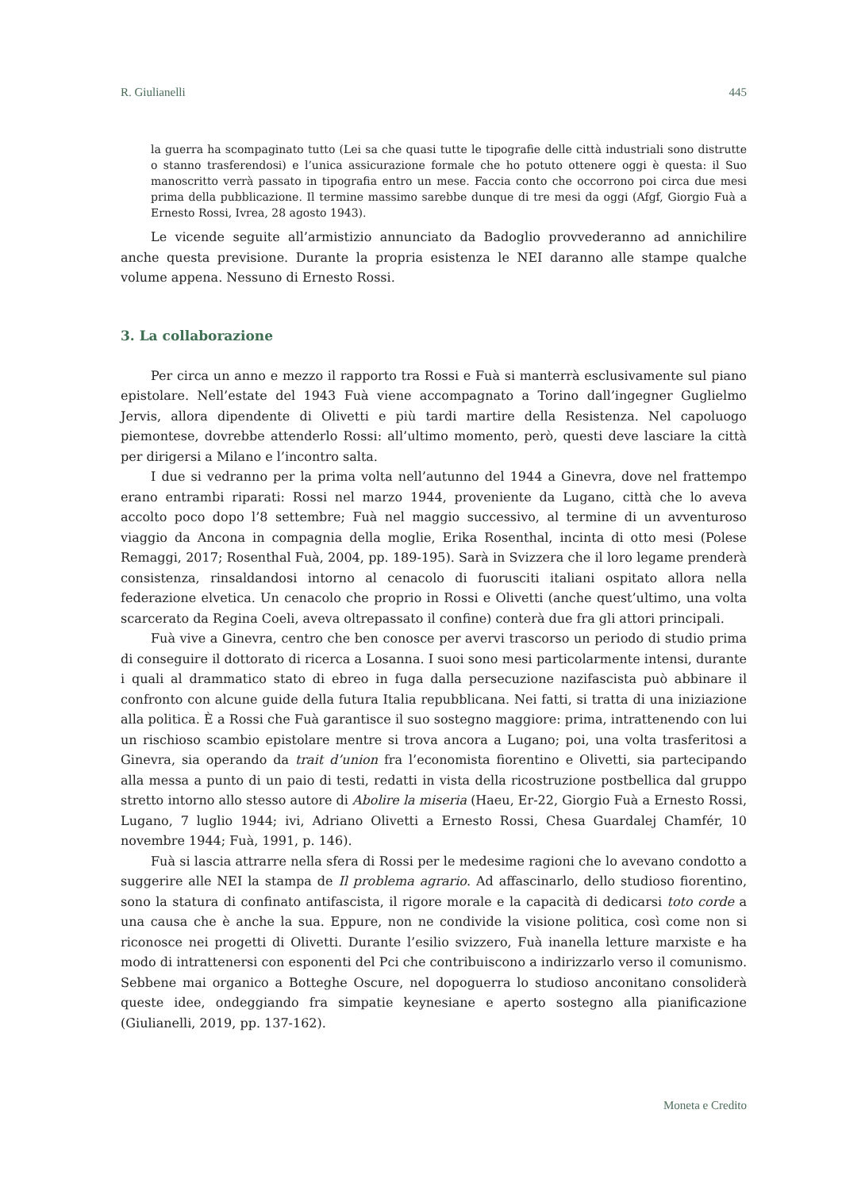R. Giulianelli 445
la guerra ha scompaginato tutto (Lei sa che quasi tutte le tipografie delle città industriali sono distrutte o stanno trasferendosi) e l’unica assicurazione formale che ho potuto ottenere oggi è questa: il Suo manoscritto verrà passato in tipografia entro un mese. Faccia conto che occorrono poi circa due mesi prima della pubblicazione. Il termine massimo sarebbe dunque di tre mesi da oggi (Afgf, Giorgio Fuà a Ernesto Rossi, Ivrea, 28 agosto 1943).
Le vicende seguite all’armistizio annunciato da Badoglio provvederanno ad annichilire anche questa previsione. Durante la propria esistenza le NEI daranno alle stampe qualche volume appena. Nessuno di Ernesto Rossi.
3. La collaborazione
Per circa un anno e mezzo il rapporto tra Rossi e Fuà si manterrà esclusivamente sul piano epistolare. Nell’estate del 1943 Fuà viene accompagnato a Torino dall’ingegner Guglielmo Jervis, allora dipendente di Olivetti e più tardi martire della Resistenza. Nel capoluogo piemontese, dovrebbe attenderlo Rossi: all’ultimo momento, però, questi deve lasciare la città per dirigersi a Milano e l’incontro salta.
I due si vedranno per la prima volta nell’autunno del 1944 a Ginevra, dove nel frattempo erano entrambi riparati: Rossi nel marzo 1944, proveniente da Lugano, città che lo aveva accolto poco dopo l’8 settembre; Fuà nel maggio successivo, al termine di un avventuroso viaggio da Ancona in compagnia della moglie, Erika Rosenthal, incinta di otto mesi (Polese Remaggi, 2017; Rosenthal Fuà, 2004, pp. 189-195). Sarà in Svizzera che il loro legame prenderà consistenza, rinsaldandosi intorno al cenacolo di fuorusciti italiani ospitato allora nella federazione elvetica. Un cenacolo che proprio in Rossi e Olivetti (anche quest’ultimo, una volta scarcerato da Regina Coeli, aveva oltrepassato il confine) conterà due fra gli attori principali.
Fuà vive a Ginevra, centro che ben conosce per avervi trascorso un periodo di studio prima di conseguire il dottorato di ricerca a Losanna. I suoi sono mesi particolarmente intensi, durante i quali al drammatico stato di ebreo in fuga dalla persecuzione nazifascista può abbinare il confronto con alcune guide della futura Italia repubblicana. Nei fatti, si tratta di una iniziazione alla politica. È a Rossi che Fuà garantisce il suo sostegno maggiore: prima, intrattenendo con lui un rischioso scambio epistolare mentre si trova ancora a Lugano; poi, una volta trasferitosi a Ginevra, sia operando da trait d’union fra l’economista fiorentino e Olivetti, sia partecipando alla messa a punto di un paio di testi, redatti in vista della ricostruzione postbellica dal gruppo stretto intorno allo stesso autore di Abolire la miseria (Haeu, Er-22, Giorgio Fuà a Ernesto Rossi, Lugano, 7 luglio 1944; ivi, Adriano Olivetti a Ernesto Rossi, Chesa Guardalej Chamfér, 10 novembre 1944; Fuà, 1991, p. 146).
Fuà si lascia attrarre nella sfera di Rossi per le medesime ragioni che lo avevano condotto a suggerire alle NEI la stampa de Il problema agrario. Ad affascinarlo, dello studioso fiorentino, sono la statura di confinato antifascista, il rigore morale e la capacità di dedicarsi toto corde a una causa che è anche la sua. Eppure, non ne condivide la visione politica, così come non si riconosce nei progetti di Olivetti. Durante l’esilio svizzero, Fuà inanella letture marxiste e ha modo di intrattenersi con esponenti del Pci che contribuiscono a indirizzarlo verso il comunismo. Sebbene mai organico a Botteghe Oscure, nel dopoguerra lo studioso anconitano consoliderà queste idee, ondeggiando fra simpatie keynesiane e aperto sostegno alla pianificazione (Giulianelli, 2019, pp. 137-162).
Moneta e Credito